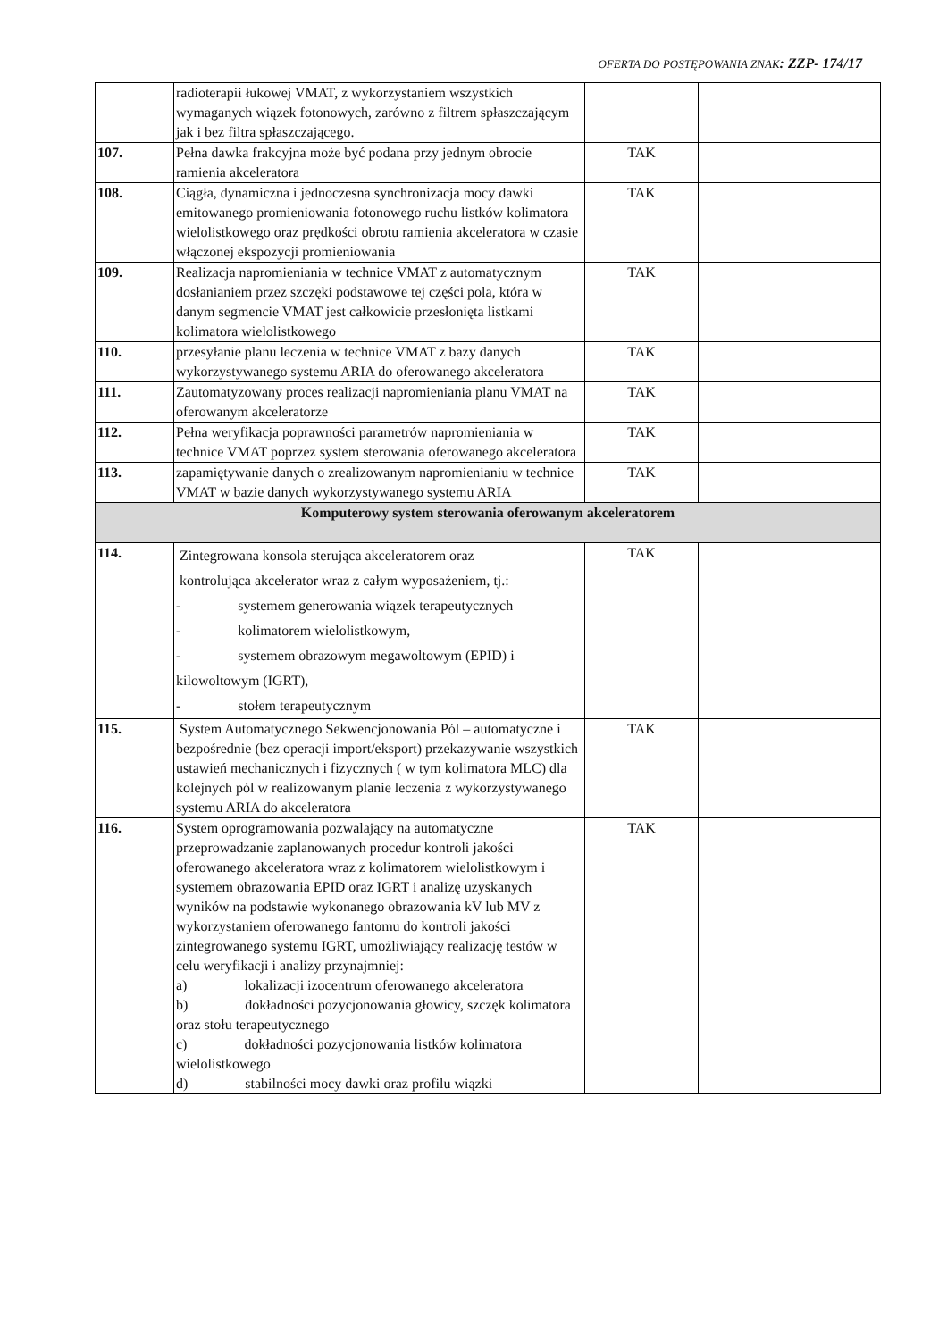OFERTA DO POSTĘPOWANIA ZNAK: ZZP- 174/17
| | radioterapii łukowej VMAT, z wykorzystaniem wszystkich wymaganych wiązek fotonowych, zarówno z filtrem spłaszczającym jak i bez filtra spłaszczającego. | | |
| 107. | Pełna dawka frakcyjna może być podana przy jednym obrocie ramienia akceleratora | TAK | |
| 108. | Ciągła, dynamiczna i jednoczesna synchronizacja mocy dawki emitowanego promieniowania fotonowego ruchu listków kolimatora wielolistkowego oraz prędkości obrotu ramienia akceleratora w czasie włączonej ekspozycji promieniowania | TAK | |
| 109. | Realizacja napromieniania w technice VMAT z automatycznym dosłanianiem przez szczęki podstawowe tej części pola, która w danym segmencie VMAT jest całkowicie przesłonięta listkami kolimatora wielolistkowego | TAK | |
| 110. | przesyłanie planu leczenia w technice VMAT z bazy danych wykorzystywanego systemu ARIA do oferowanego akceleratora | TAK | |
| 111. | Zautomatyzowany proces realizacji napromieniania planu VMAT na oferowanym akceleratorze | TAK | |
| 112. | Pełna weryfikacja poprawności parametrów napromieniania w technice VMAT poprzez system sterowania oferowanego akceleratora | TAK | |
| 113. | zapamiętywanie danych o zrealizowanym napromienianiu w technice VMAT w bazie danych wykorzystywanego systemu ARIA | TAK | |
| Komputerowy system sterowania oferowanym akceleratorem | | | |
| 114. | Zintegrowana konsola sterująca akceleratorem oraz kontrolująca akcelerator wraz z całym wyposażeniem, tj.: - systemem generowania wiązek terapeutycznych - kolimatorem wielolistkowym, - systemem obrazowym megawoltowym (EPID) i kilowoltowym (IGRT), - stołem terapeutycznym | TAK | |
| 115. | System Automatycznego Sekwencjonowania Pól – automatyczne i bezpośrednie (bez operacji import/eksport) przekazywanie wszystkich ustawień mechanicznych i fizycznych ( w tym kolimatora MLC) dla kolejnych pól w realizowanym planie leczenia z wykorzystywanego systemu ARIA do akceleratora | TAK | |
| 116. | System oprogramowania pozwalający na automatyczne przeprowadzanie zaplanowanych procedur kontroli jakości oferowanego akceleratora wraz z kolimatorem wielolistkowym i systemem obrazowania EPID oraz IGRT i analizę uzyskanych wyników na podstawie wykonanego obrazowania kV lub MV z wykorzystaniem oferowanego fantomu do kontroli jakości zintegrowanego systemu IGRT, umożliwiający realizację testów w celu weryfikacji i analizy przynajmniej: a) lokalizacji izocentrum oferowanego akceleratora b) dokładności pozycjonowania głowicy, szczęk kolimatora oraz stołu terapeutycznego c) dokładności pozycjonowania listków kolimatora wielolistkowego d) stabilności mocy dawki oraz profilu wiązki | TAK | |